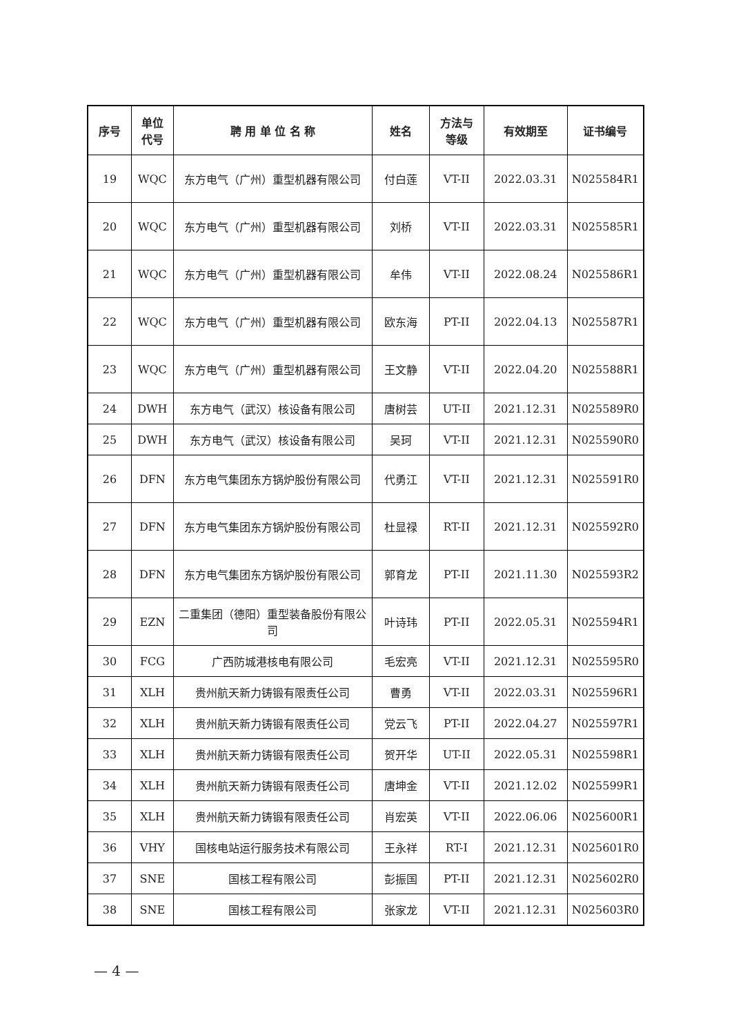| 序号 | 单位 代号 | 聘 用 单 位 名 称 | 姓名 | 方法与 等级 | 有效期至 | 证书编号 |
| --- | --- | --- | --- | --- | --- | --- |
| 19 | WQC | 东方电气（广州）重型机器有限公司 | 付白莲 | VT-II | 2022.03.31 | N025584R1 |
| 20 | WQC | 东方电气（广州）重型机器有限公司 | 刘桥 | VT-II | 2022.03.31 | N025585R1 |
| 21 | WQC | 东方电气（广州）重型机器有限公司 | 牟伟 | VT-II | 2022.08.24 | N025586R1 |
| 22 | WQC | 东方电气（广州）重型机器有限公司 | 欧东海 | PT-II | 2022.04.13 | N025587R1 |
| 23 | WQC | 东方电气（广州）重型机器有限公司 | 王文静 | VT-II | 2022.04.20 | N025588R1 |
| 24 | DWH | 东方电气（武汉）核设备有限公司 | 唐树芸 | UT-II | 2021.12.31 | N025589R0 |
| 25 | DWH | 东方电气（武汉）核设备有限公司 | 吴珂 | VT-II | 2021.12.31 | N025590R0 |
| 26 | DFN | 东方电气集团东方锅炉股份有限公司 | 代勇江 | VT-II | 2021.12.31 | N025591R0 |
| 27 | DFN | 东方电气集团东方锅炉股份有限公司 | 杜显禄 | RT-II | 2021.12.31 | N025592R0 |
| 28 | DFN | 东方电气集团东方锅炉股份有限公司 | 郭育龙 | PT-II | 2021.11.30 | N025593R2 |
| 29 | EZN | 二重集团（德阳）重型装备股份有限公司 | 叶诗玮 | PT-II | 2022.05.31 | N025594R1 |
| 30 | FCG | 广西防城港核电有限公司 | 毛宏亮 | VT-II | 2021.12.31 | N025595R0 |
| 31 | XLH | 贵州航天新力铸锻有限责任公司 | 曹勇 | VT-II | 2022.03.31 | N025596R1 |
| 32 | XLH | 贵州航天新力铸锻有限责任公司 | 党云飞 | PT-II | 2022.04.27 | N025597R1 |
| 33 | XLH | 贵州航天新力铸锻有限责任公司 | 贺开华 | UT-II | 2022.05.31 | N025598R1 |
| 34 | XLH | 贵州航天新力铸锻有限责任公司 | 唐坤金 | VT-II | 2021.12.02 | N025599R1 |
| 35 | XLH | 贵州航天新力铸锻有限责任公司 | 肖宏英 | VT-II | 2022.06.06 | N025600R1 |
| 36 | VHY | 国核电站运行服务技术有限公司 | 王永祥 | RT-I | 2021.12.31 | N025601R0 |
| 37 | SNE | 国核工程有限公司 | 彭振国 | PT-II | 2021.12.31 | N025602R0 |
| 38 | SNE | 国核工程有限公司 | 张家龙 | VT-II | 2021.12.31 | N025603R0 |
— 4 —